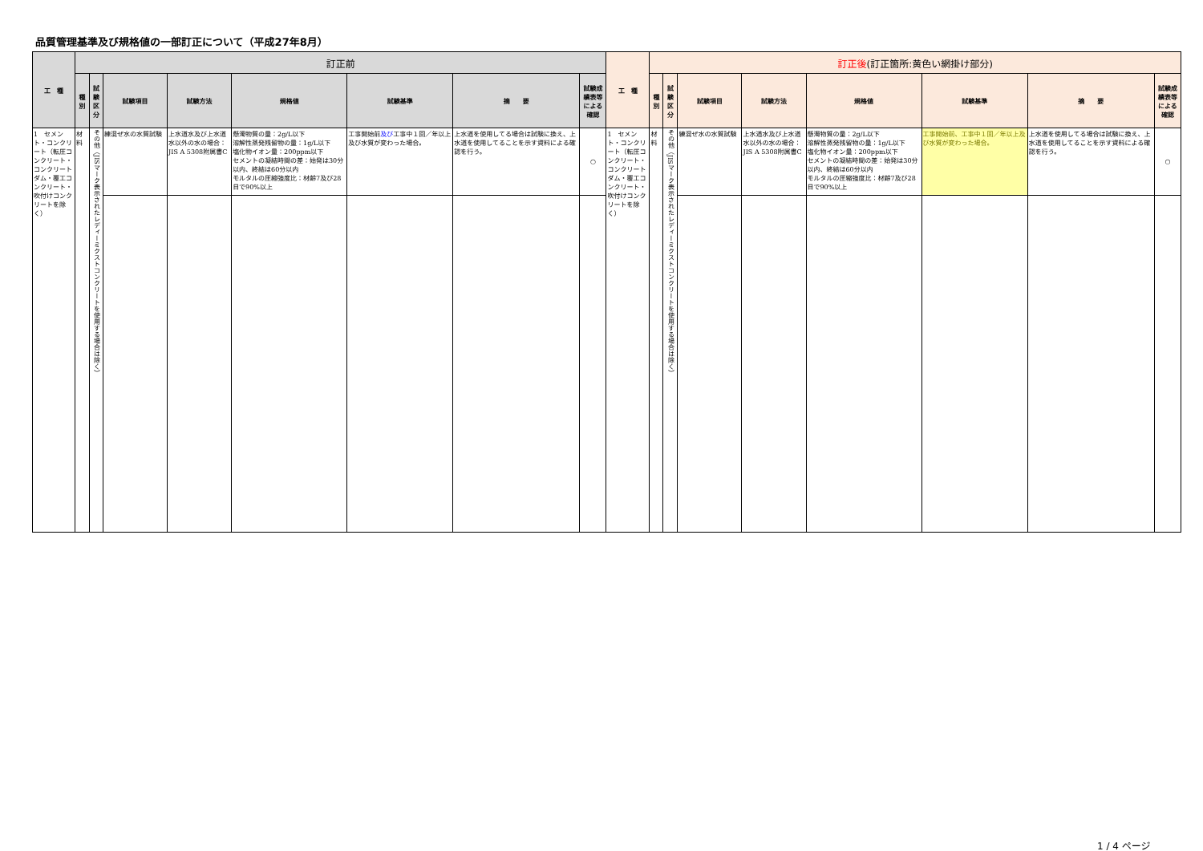品質管理基準及び規格値の一部訂正について（平成27年8月）
| 工 種 | 訂正前 | | | | | | | | 工 種 | 訂正後 (訂正箇所:黄色い網掛け部分) | | | | | | | |
| --- | --- | --- | --- | --- | --- | --- | --- | --- | --- | --- | --- | --- | --- | --- | --- | --- | --- |
| | 種別 | 試験区分 | 試験項目 | 試験方法 | 規格値 | 試験基準 | 摘 要 | 試験成績表等による確認 | | 種別 | 試験区分 | 試験項目 | 試験方法 | 規格値 | 試験基準 | 摘 要 | 試験成績表等による確認 |
| 1 セメント・コンクリート（転圧コンクリート・コンクリートダム・覆工コンクリート・吹付けコンクリートを除く） | 材料 | その他（JISマーク表示されたレディーミクストコンクリートを使用する場合は除く） | 練混ぜ水の水質試験 | 上水道水及び上水道水以外の水の場合： JIS A 5308附属書C | 懸濁物質の量：2g/L以下 溶解性蒸発残留物の量：1g/L以下 塩化物イオン量：200ppm以下 セメントの凝結時間の差：始発は30分以内、終結は60分以内 モルタルの圧縮強度比：材齢7及び28日で90%以上 | 工事開始前 及び 工事中１回／年以上及び水質が変わった場合。 | 上水道を使用してる場合は試験に換え、上水道を使用してることを示す資料による確認を行う。 | ○ | 1 セメント・コンクリート（転圧コンクリート・コンクリートダム・覆工コンクリート・吹付けコンクリートを除く） | 材料 | その他（JISマーク表示されたレディーミクストコンクリートを使用する場合は除く） | 練混ぜ水の水質試験 | 上水道水及び上水道水以外の水の場合： JIS A 5308附属書C | 懸濁物質の量：2g/L以下 溶解性蒸発残留物の量：1g/L以下 塩化物イオン量：200ppm以下 セメントの凝結時間の差：始発は30分以内、終結は60分以内 モルタルの圧縮強度比：材齢7及び28日で90%以上 | 工事開始前、工事中１回／年以上及び水質が変わった場合。 | 上水道を使用してる場合は試験に換え、上水道を使用してることを示す資料による確認を行う。 | ○ |
1 / 4 ページ